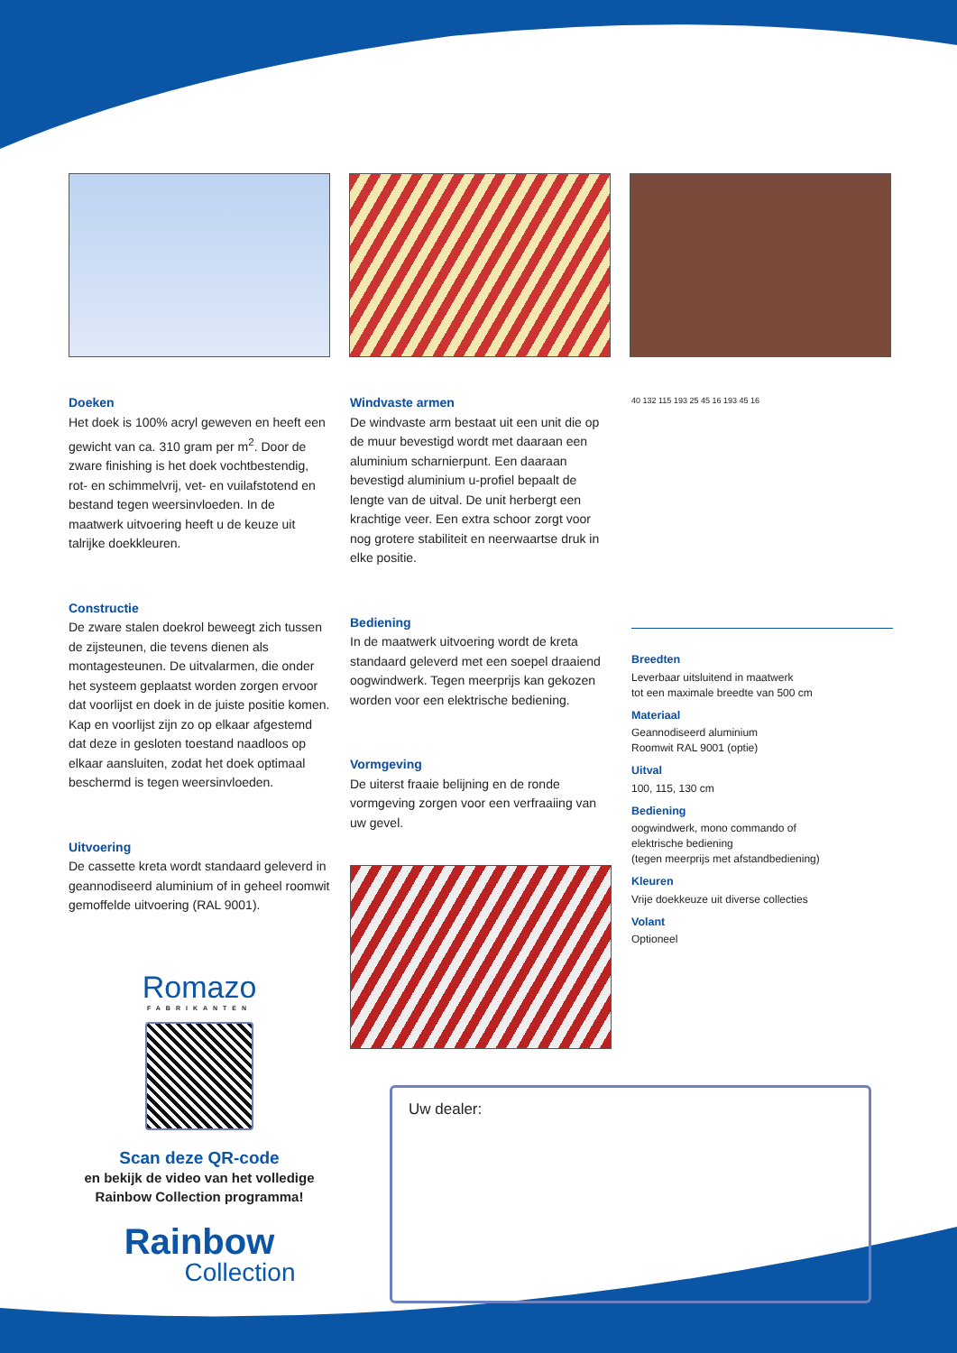Doeken
Het doek is 100% acryl geweven en heeft een gewicht van ca. 310 gram per m<sup>2</sup>. Door de zware finishing is het doek vochtbestendig, rot- en schimmelvrij, vet- en vuilafstotend en bestand tegen weersinvloeden. In de maatwerk uitvoering heeft u de keuze uit talrijke doekkleuren.
Constructie
De zware stalen doekrol beweegt zich tussen de zijsteunen, die tevens dienen als montagesteunen. De uitvalarmen, die onder het systeem geplaatst worden zorgen ervoor dat voorlijst en doek in de juiste positie komen. Kap en voorlijst zijn zo op elkaar afgestemd dat deze in gesloten toestand naadloos op elkaar aansluiten, zodat het doek optimaal beschermd is tegen weersinvloeden.
Uitvoering
De cassette kreta wordt standaard geleverd in geannodiseerd aluminium of in geheel roomwit gemoffelde uitvoering (RAL 9001).
Windvaste armen
De windvaste arm bestaat uit een unit die op de muur bevestigd wordt met daaraan een aluminium scharnierpunt. Een daaraan bevestigd aluminium u-profiel bepaalt de lengte van de uitval. De unit herbergt een krachtige veer. Een extra schoor zorgt voor nog grotere stabiliteit en neerwaartse druk in elke positie.
Bediening
In de maatwerk uitvoering wordt de kreta standaard geleverd met een soepel draaiend oogwindwerk. Tegen meerprijs kan gekozen worden voor een elektrische bediening.
Vormgeving
De uiterst fraaie belijning en de ronde vormgeving zorgen voor een verfraaiing van uw gevel.
40 132 115 193 25 45 16 193 45 16
Breedten
Leverbaar uitsluitend in maatwerk
tot een maximale breedte van 500 cm
Materiaal
Geannodiseerd aluminium
Roomwit RAL 9001 (optie)
Uitval
100, 115, 130 cm
Bediening
oogwindwerk, mono commando of
elektrische bediening
(tegen meerprijs met afstandbediening)
Kleuren
Vrije doekkeuze uit diverse collecties
Volant
Optioneel
Romazo
FABRIKANTEN
Scan deze QR-code
en bekijk de video van het volledige Rainbow Collection programma!
Rainbow
Collection
Uw dealer: